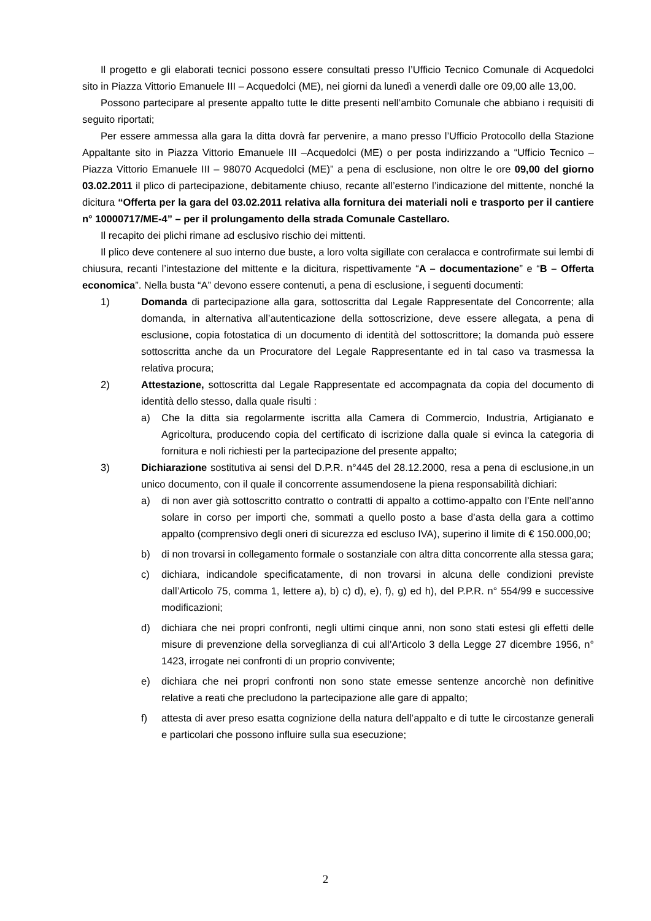Il progetto e gli elaborati tecnici possono essere consultati presso l’Ufficio Tecnico Comunale di Acquedolci sito in Piazza Vittorio Emanuele III – Acquedolci (ME), nei giorni da lunedì a venerdì dalle ore 09,00 alle 13,00.
Possono partecipare al presente appalto tutte le ditte presenti nell’ambito Comunale che abbiano i requisiti di seguito riportati;
Per essere ammessa alla gara la ditta dovrà far pervenire, a mano presso l’Ufficio Protocollo della Stazione Appaltante sito in Piazza Vittorio Emanuele III –Acquedolci (ME) o per posta indirizzando a “Ufficio Tecnico – Piazza Vittorio Emanuele III – 98070 Acquedolci (ME)” a pena di esclusione, non oltre le ore 09,00 del giorno 03.02.2011 il plico di partecipazione, debitamente chiuso, recante all’esterno l’indicazione del mittente, nonché la dicitura “Offerta per la gara del 03.02.2011 relativa alla fornitura dei materiali noli e trasporto per il cantiere n° 10000717/ME-4” – per il prolungamento della strada Comunale Castellaro.
Il recapito dei plichi rimane ad esclusivo rischio dei mittenti.
Il plico deve contenere al suo interno due buste, a loro volta sigillate con ceralacca e controfirmate sui lembi di chiusura, recanti l’intestazione del mittente e la dicitura, rispettivamente “A – documentazione” e “B – Offerta economica”. Nella busta “A” devono essere contenuti, a pena di esclusione, i seguenti documenti:
1) Domanda di partecipazione alla gara, sottoscritta dal Legale Rappresentate del Concorrente; alla domanda, in alternativa all’autenticazione della sottoscrizione, deve essere allegata, a pena di esclusione, copia fotostatica di un documento di identità del sottoscrittore; la domanda può essere sottoscritta anche da un Procuratore del Legale Rappresentante ed in tal caso va trasmessa la relativa procura;
2) Attestazione, sottoscritta dal Legale Rappresentate ed accompagnata da copia del documento di identità dello stesso, dalla quale risulti :
a) Che la ditta sia regolarmente iscritta alla Camera di Commercio, Industria, Artigianato e Agricoltura, producendo copia del certificato di iscrizione dalla quale si evinca la categoria di fornitura e noli richiesti per la partecipazione del presente appalto;
3) Dichiarazione sostitutiva ai sensi del D.P.R. n°445 del 28.12.2000, resa a pena di esclusione,in un unico documento, con il quale il concorrente assumendosene la piena responsabilità dichiari:
a) di non aver già sottoscritto contratto o contratti di appalto a cottimo-appalto con l’Ente nell’anno solare in corso per importi che, sommati a quello posto a base d’asta della gara a cottimo appalto (comprensivo degli oneri di sicurezza ed escluso IVA), superino il limite di € 150.000,00;
b) di non trovarsi in collegamento formale o sostanziale con altra ditta concorrente alla stessa gara;
c) dichiara, indicandole specificatamente, di non trovarsi in alcuna delle condizioni previste dall’Articolo 75, comma 1, lettere a), b) c) d), e), f), g) ed h), del P.P.R. n° 554/99 e successive modificazioni;
d) dichiara che nei propri confronti, negli ultimi cinque anni, non sono stati estesi gli effetti delle misure di prevenzione della sorveglianza di cui all’Articolo 3 della Legge 27 dicembre 1956, n° 1423, irrogate nei confronti di un proprio convivente;
e) dichiara che nei propri confronti non sono state emesse sentenze ancorchè non definitive relative a reati che precludono la partecipazione alle gare di appalto;
f) attesta di aver preso esatta cognizione della natura dell’appalto e di tutte le circostanze generali e particolari che possono influire sulla sua esecuzione;
2